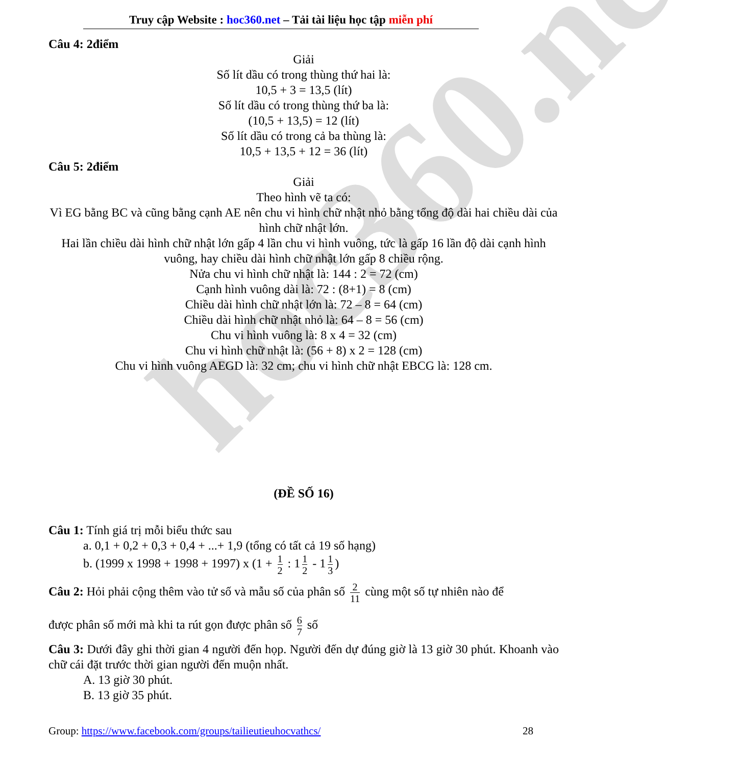hoc360.net
Truy cập Website : hoc360.net – Tải tài liệu học tập miễn phí
Câu 4: 2điểm
Giải
Số lít dầu có trong thùng thứ hai là:
10,5 + 3 = 13,5 (lít)
Số lít dầu có trong thùng thứ ba là:
(10,5 + 13,5) = 12 (lít)
Số lít dầu có trong cả ba thùng là:
10,5 + 13,5 + 12 = 36 (lít)
Câu 5: 2điểm
Giải
Theo hình vẽ ta có:
Vì EG bằng BC và cũng bằng cạnh AE nên chu vi hình chữ nhật nhỏ bằng tổng độ dài hai chiều dài của hình chữ nhật lớn.
Hai lần chiều dài hình chữ nhật lớn gấp 4 lần chu vi hình vuông, tức là gấp 16 lần độ dài cạnh hình vuông, hay chiều dài hình chữ nhật lớn gấp 8 chiều rộng.
Nửa chu vi hình chữ nhật là: 144 : 2 = 72 (cm)
Cạnh hình vuông dài là: 72 : (8+1) = 8 (cm)
Chiều dài hình chữ nhật lớn là: 72 – 8 = 64 (cm)
Chiều dài hình chữ nhật nhỏ là: 64 – 8 = 56 (cm)
Chu vi hình vuông là: 8 x 4 = 32 (cm)
Chu vi hình chữ nhật là: (56 + 8) x 2 = 128 (cm)
Chu vi hình vuông AEGD là: 32 cm; chu vi hình chữ nhật EBCG là: 128 cm.
(ĐỀ SỐ 16)
Câu 1: Tính giá trị mỗi biểu thức sau
a. 0,1 + 0,2 + 0,3 + 0,4 + ...+ 1,9 (tổng có tất cả 19 số hạng)
b. (1999 x 1998 + 1998 + 1997) x (1 + 1 2 : 1 1 2 - 1 1 3)
Câu 2: Hỏi phải cộng thêm vào tử số và mẫu số của phân số 2 11 cùng một số tự nhiên nào để
được phân số mới mà khi ta rút gọn được phân số 6 7 số
Câu 3: Dưới đây ghi thời gian 4 người đến họp. Người đến dự đúng giờ là 13 giờ 30 phút. Khoanh vào chữ cái đặt trước thời gian người đến muộn nhất.
A. 13 giờ 30 phút.
B. 13 giờ 35 phút.
Group: https://www.facebook.com/groups/tailieutieuhocvathcs/ 28